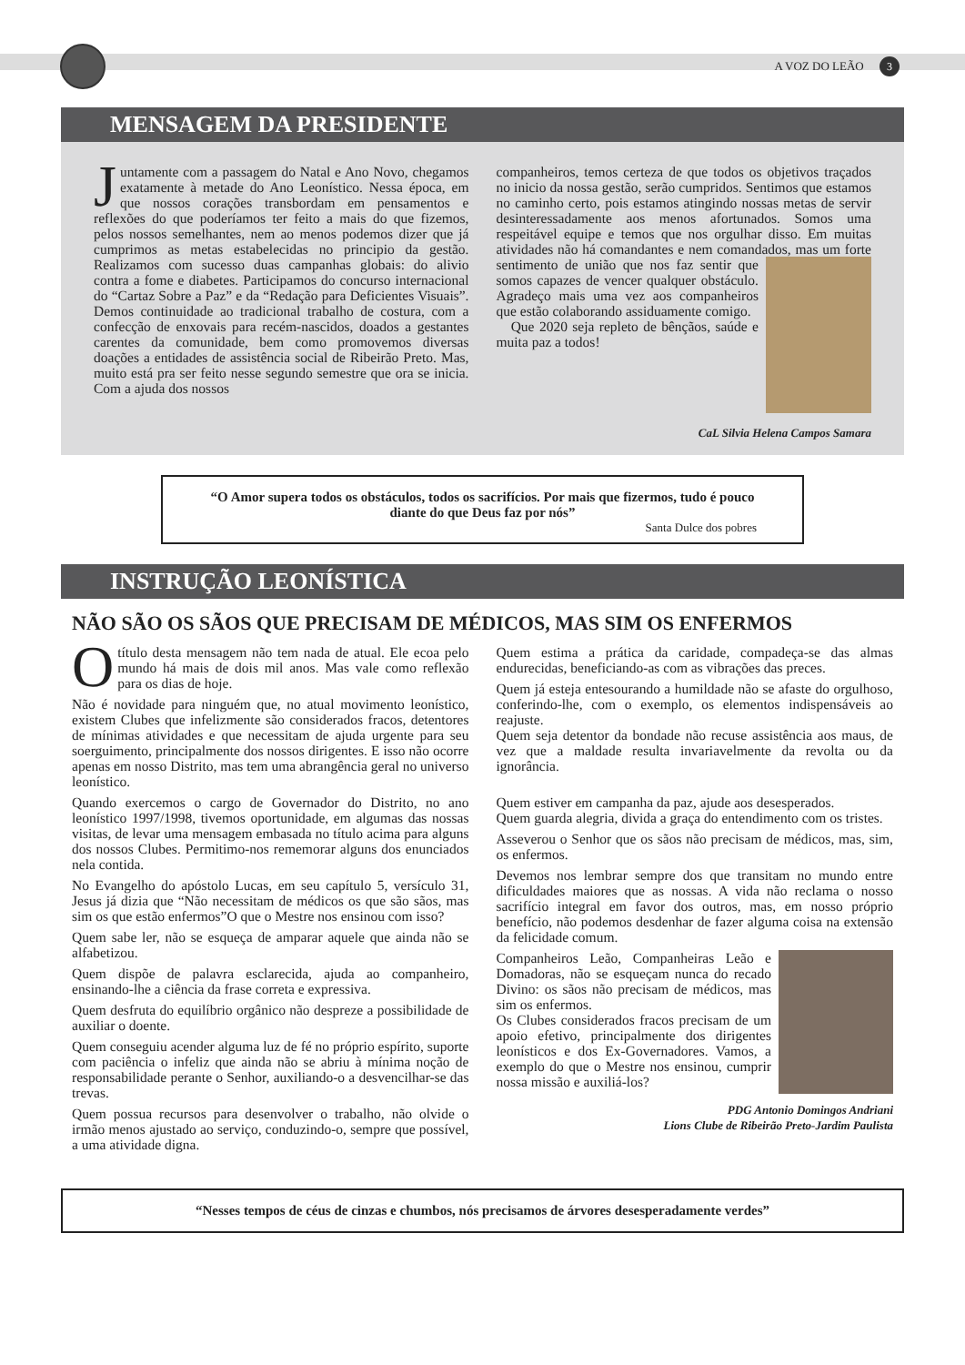A VOZ DO LEÃO 3
MENSAGEM DA PRESIDENTE
Juntamente com a passagem do Natal e Ano Novo, chegamos exatamente à metade do Ano Leonístico. Nessa época, em que nossos corações transbordam em pensamentos e reflexões do que poderíamos ter feito a mais do que fizemos, pelos nossos semelhantes, nem ao menos podemos dizer que já cumprimos as metas estabelecidas no principio da gestão. Realizamos com sucesso duas campanhas globais: do alivio contra a fome e diabetes. Participamos do concurso internacional do “Cartaz Sobre a Paz” e da “Redação para Deficientes Visuais”. Demos continuidade ao tradicional trabalho de costura, com a confecção de enxovais para recém-nascidos, doados a gestantes carentes da comunidade, bem como promovemos diversas doações a entidades de assistência social de Ribeirão Preto. Mas, muito está pra ser feito nesse segundo semestre que ora se inicia. Com a ajuda dos nossos
companheiros, temos certeza de que todos os objetivos traçados no inicio da nossa gestão, serão cumpridos. Sentimos que estamos no caminho certo, pois estamos atingindo nossas metas de servir desinteressadamente aos menos afortunados. Somos uma respeitável equipe e temos que nos orgulhar disso. Em muitas atividades não há comandantes e nem comandados, mas um forte sentimento de união que nos faz sentir que somos capazes de vencer qualquer obstáculo. Agradeço mais uma vez aos companheiros que estão colaborando assiduamente comigo.
Que 2020 seja repleto de bênçãos, saúde e muita paz a todos!
CaL Silvia Helena Campos Samara
“O Amor supera todos os obstáculos, todos os sacrifícios. Por mais que fizermos, tudo é pouco diante do que Deus faz por nós”
Santa Dulce dos pobres
INSTRUÇÃO LEONÍSTICA
NÃO SÃO OS SÃOS QUE PRECISAM DE MÉDICOS, MAS SIM OS ENFERMOS
Otítulo desta mensagem não tem nada de atual. Ele ecoa pelo mundo há mais de dois mil anos. Mas vale como reflexão para os dias de hoje.
Não é novidade para ninguém que, no atual movimento leonístico, existem Clubes que infelizmente são considerados fracos, detentores de mínimas atividades e que necessitam de ajuda urgente para seu soerguimento, principalmente dos nossos dirigentes. E isso não ocorre apenas em nosso Distrito, mas tem uma abrangência geral no universo leonístico.
Quando exercemos o cargo de Governador do Distrito, no ano leonístico 1997/1998, tivemos oportunidade, em algumas das nossas visitas, de levar uma mensagem embasada no título acima para alguns dos nossos Clubes. Permitimo-nos rememorar alguns dos enunciados nela contida.
No Evangelho do apóstolo Lucas, em seu capítulo 5, versículo 31, Jesus já dizia que “Não necessitam de médicos os que são sãos, mas sim os que estão enfermos”O que o Mestre nos ensinou com isso?
Quem sabe ler, não se esqueça de amparar aquele que ainda não se alfabetizou.
Quem dispõe de palavra esclarecida, ajuda ao companheiro, ensinando-lhe a ciência da frase correta e expressiva.
Quem desfruta do equilíbrio orgânico não despreze a possibilidade de auxiliar o doente.
Quem conseguiu acender alguma luz de fé no próprio espírito, suporte com paciência o infeliz que ainda não se abriu à mínima noção de responsabilidade perante o Senhor, auxiliando-o a desvencilhar-se das trevas.
Quem possua recursos para desenvolver o trabalho, não olvide o irmão menos ajustado ao serviço, conduzindo-o, sempre que possível, a uma atividade digna.
Quem estima a prática da caridade, compadeça-se das almas endurecidas, beneficiando-as com as vibrações das preces.
Quem já esteja entesourando a humildade não se afaste do orgulhoso, conferindo-lhe, com o exemplo, os elementos indispensáveis ao reajuste.
Quem seja detentor da bondade não recuse assistência aos maus, de vez que a maldade resulta invariavelmente da revolta ou da ignorância.
Quem estiver em campanha da paz, ajude aos desesperados.
Quem guarda alegria, divida a graça do entendimento com os tristes.
Asseverou o Senhor que os sãos não precisam de médicos, mas, sim, os enfermos.
Devemos nos lembrar sempre dos que transitam no mundo entre dificuldades maiores que as nossas. A vida não reclama o nosso sacrifício integral em favor dos outros, mas, em nosso próprio benefício, não podemos desdenhar de fazer alguma coisa na extensão da felicidade comum.
Companheiros Leão, Companheiras Leão e Domadoras, não se esqueçam nunca do recado Divino: os sãos não precisam de médicos, mas sim os enfermos.
Os Clubes considerados fracos precisam de um apoio efetivo, principalmente dos dirigentes leonísticos e dos Ex-Governadores. Vamos, a exemplo do que o Mestre nos ensinou, cumprir nossa missão e auxiliá-los?
PDG Antonio Domingos Andriani
Lions Clube de Ribeirão Preto-Jardim Paulista
“Nesses tempos de céus de cinzas e chumbos, nós precisamos de árvores desesperadamente verdes”